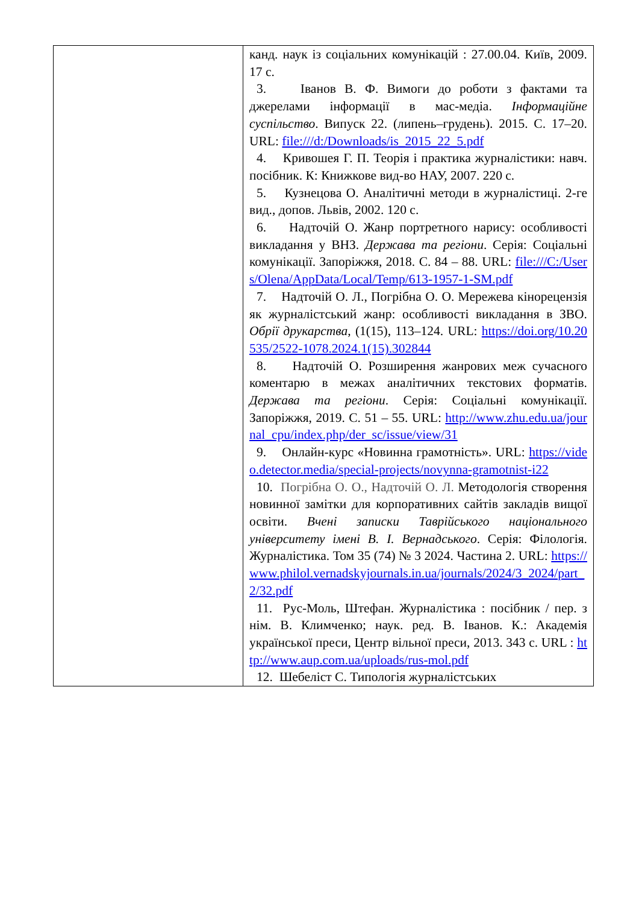| | канд. наук із соціальних комунікацій : 27.00.04. Київ, 2009. 17 с. 3. Іванов В. Ф. Вимоги до роботи з фактами та джерелами інформації в мас-медіа. Інформаційне суспільство . Випуск 22. (липень–грудень). 2015. С. 17–20. URL: file:///d:/Downloads/is_2015_22_5.pdf 4. Кривошея Г. П. Теорія і практика журналістики: навч. посібник. К: Книжкове вид-во НАУ, 2007. 220 с. 5. Кузнецова О. Аналітичні методи в журналістиці. 2-ге вид., допов. Львів, 2002. 120 с. 6. Надточій О. Жанр портретного нарису: особливості викладання у ВНЗ. Держава та регіони . Серія: Соціальні комунікації. Запоріжжя, 2018. С. 84 – 88. URL: file:///C:/Users/Olena/AppData/Local/Temp/613-1957-1-SM.pdf 7. Надточій О. Л., Погрібна О. О. Мережева кінорецензія як журналістський жанр: особливості викладання в ЗВО. Обрії друкарства, (1(15), 113–124. URL: https://doi.org/10.20535/2522-1078.2024.1(15).302844 8. Надточій О. Розширення жанрових меж сучасного коментарю в межах аналітичних текстових форматів. Держава та регіони . Серія: Соціальні комунікації. Запоріжжя, 2019. С. 51 – 55. URL: http://www.zhu.edu.ua/journal_cpu/index.php/der_sc/issue/view/31 9. Онлайн-курс «Новинна грамотність». URL: https://video.detector.media/special-projects/novynna-gramotnist-i22 10. Погрібна О. О., Надточій О. Л. Методологія створення новинної замітки для корпоративних сайтів закладів вищої освіти. Вчені записки Таврійського національного університету імені В. І. Вернадського . Серія: Філологія. Журналістика. Том 35 (74) № 3 2024. Частина 2. URL: https://www.philol.vernadskyjournals.in.ua/journals/2024/3_2024/part_2/32.pdf 11. Рус-Моль, Штефан. Журналістика : посібник / пер. з нім. В. Климченко; наук. ред. В. Іванов. К.: Академія української преси, Центр вільної преси, 2013. 343 с. URL : http://www.aup.com.ua/uploads/rus-mol.pdf 12. Шебеліст С. Типологія журналістських |